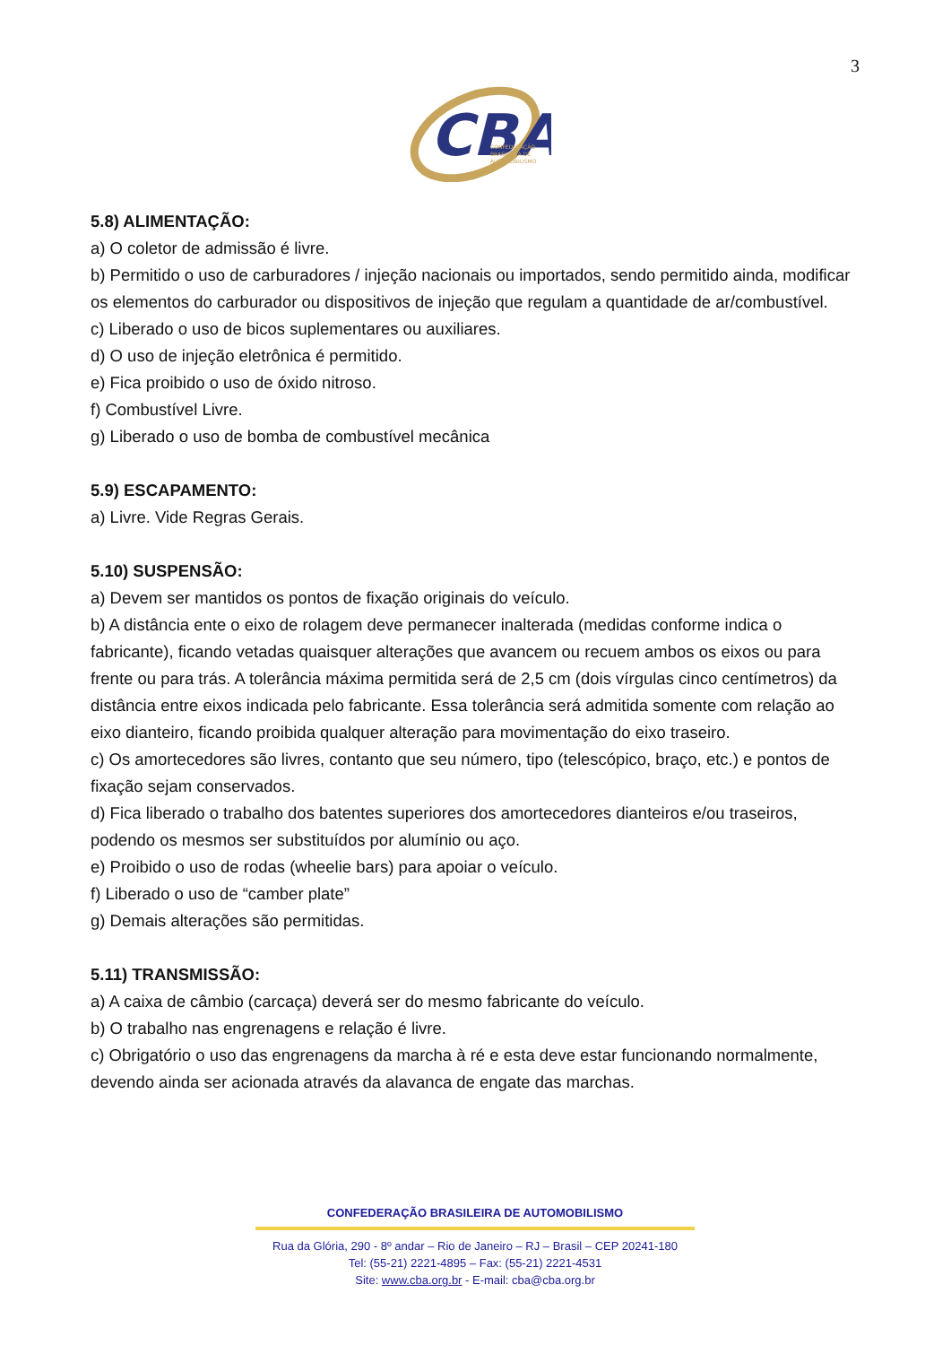3
CBA
CONFEDERAÇÃO
BRASILEIRA DE
AUTOMOBILISMO
5.8) ALIMENTAÇÃO:
a) O coletor de admissão é livre.
b) Permitido o uso de carburadores / injeção nacionais ou importados, sendo permitido ainda, modificar os elementos do carburador ou dispositivos de injeção que regulam a quantidade de ar/combustível.
c) Liberado o uso de bicos suplementares ou auxiliares.
d) O uso de injeção eletrônica é permitido.
e) Fica proibido o uso de óxido nitroso.
f) Combustível Livre.
g) Liberado o uso de bomba de combustível mecânica
5.9) ESCAPAMENTO:
a) Livre. Vide Regras Gerais.
5.10) SUSPENSÃO:
a) Devem ser mantidos os pontos de fixação originais do veículo.
b) A distância ente o eixo de rolagem deve permanecer inalterada (medidas conforme indica o fabricante), ficando vetadas quaisquer alterações que avancem ou recuem ambos os eixos ou para frente ou para trás. A tolerância máxima permitida será de 2,5 cm (dois vírgulas cinco centímetros) da distância entre eixos indicada pelo fabricante. Essa tolerância será admitida somente com relação ao eixo dianteiro, ficando proibida qualquer alteração para movimentação do eixo traseiro.
c) Os amortecedores são livres, contanto que seu número, tipo (telescópico, braço, etc.) e pontos de fixação sejam conservados.
d) Fica liberado o trabalho dos batentes superiores dos amortecedores dianteiros e/ou traseiros, podendo os mesmos ser substituídos por alumínio ou aço.
e) Proibido o uso de rodas (wheelie bars) para apoiar o veículo.
f) Liberado o uso de “camber plate”
g) Demais alterações são permitidas.
5.11) TRANSMISSÃO:
a) A caixa de câmbio (carcaça) deverá ser do mesmo fabricante do veículo.
b) O trabalho nas engrenagens e relação é livre.
c) Obrigatório o uso das engrenagens da marcha à ré e esta deve estar funcionando normalmente, devendo ainda ser acionada através da alavanca de engate das marchas.
CONFEDERAÇÃO BRASILEIRA DE AUTOMOBILISMO
Rua da Glória, 290 - 8º andar – Rio de Janeiro – RJ – Brasil – CEP 20241-180
Tel: (55-21) 2221-4895 – Fax: (55-21) 2221-4531
Site: www.cba.org.br - E-mail: cba@cba.org.br